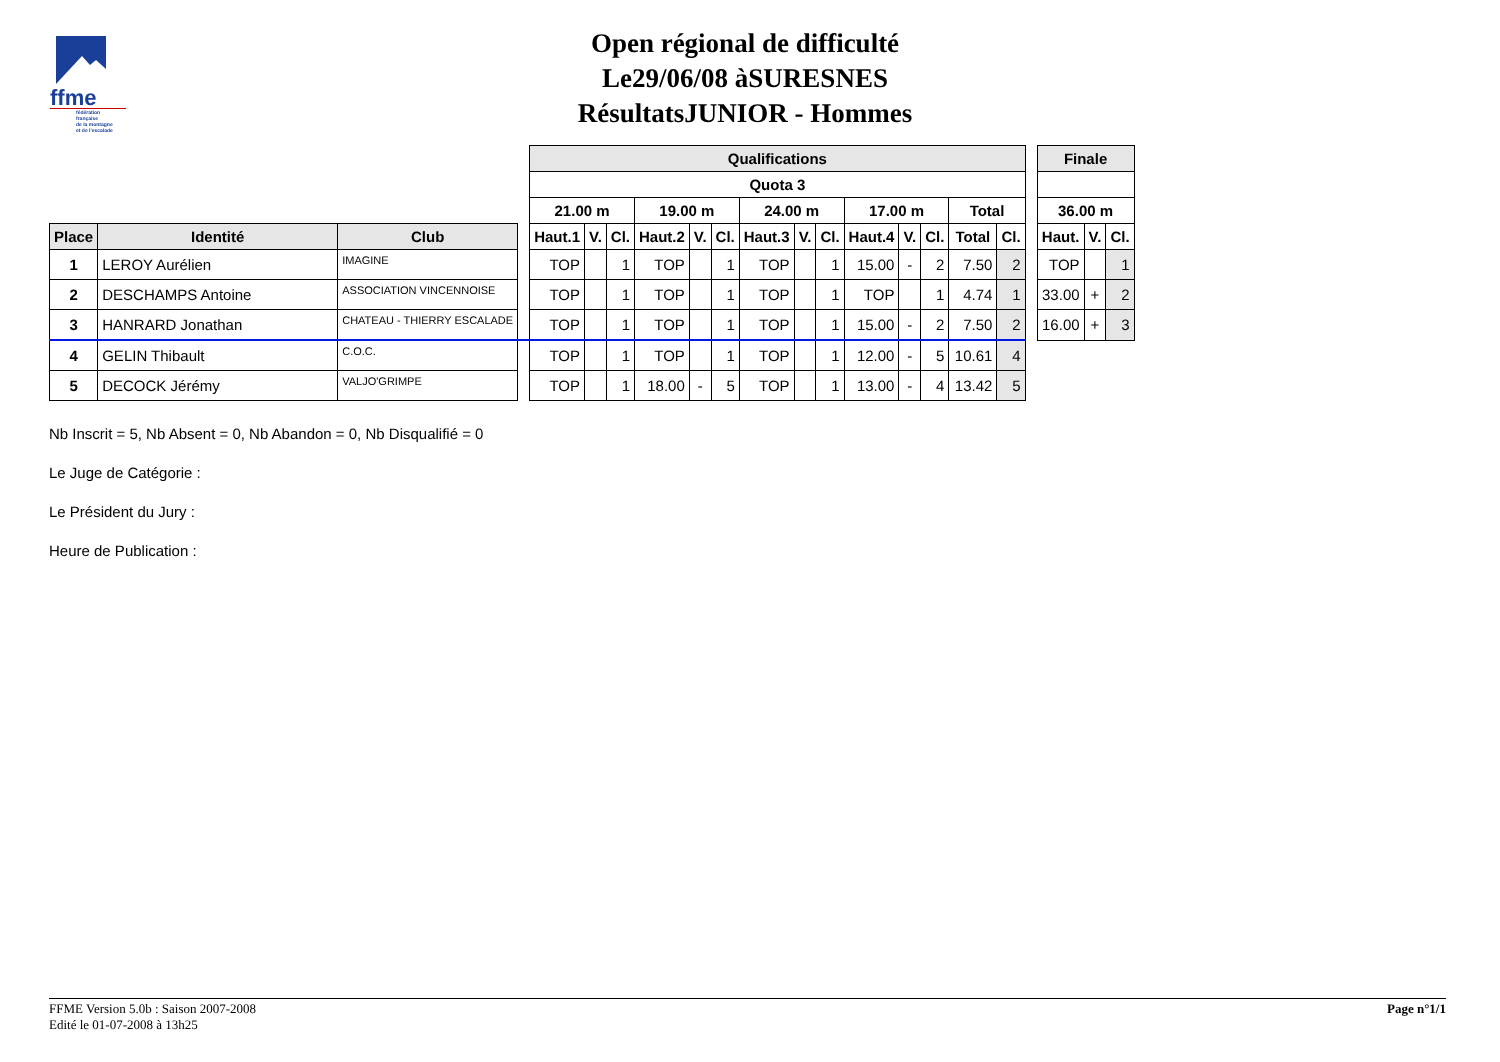ffme
fédération
française
de la montagne
et de l'escalade
Open régional de difficulté
Le29/06/08 àSURESNES
RésultatsJUNIOR - Hommes
| | | | | Qualifications | | | | | | | | | | | | | | | Finale | | |
| | | | | Quota 3 | | | | | | | | | | | | | | | | | |
| | | | | 21.00 m | | | 19.00 m | | | 24.00 m | | | 17.00 m | | | Total | | | 36.00 m | | |
| Place | Identité | Club | | Haut.1 | V. | Cl. | Haut.2 | V. | Cl. | Haut.3 | V. | Cl. | Haut.4 | V. | Cl. | Total | Cl. | | Haut. | V. | Cl. |
| 1 | LEROY Aurélien | IMAGINE | | TOP | | 1 | TOP | | 1 | TOP | | 1 | 15.00 | - | 2 | 7.50 | 2 | | TOP | | 1 |
| 2 | DESCHAMPS Antoine | ASSOCIATION VINCENNOISE | | TOP | | 1 | TOP | | 1 | TOP | | 1 | TOP | | 1 | 4.74 | 1 | | 33.00 | + | 2 |
| 3 | HANRARD Jonathan | CHATEAU - THIERRY ESCALADE | | TOP | | 1 | TOP | | 1 | TOP | | 1 | 15.00 | - | 2 | 7.50 | 2 | | 16.00 | + | 3 |
| 4 | GELIN Thibault | C.O.C. | | TOP | | 1 | TOP | | 1 | TOP | | 1 | 12.00 | - | 5 | 10.61 | 4 | | | | |
| 5 | DECOCK Jérémy | VALJO'GRIMPE | | TOP | | 1 | 18.00 | - | 5 | TOP | | 1 | 13.00 | - | 4 | 13.42 | 5 | | | | |
Nb Inscrit = 5, Nb Absent = 0, Nb Abandon = 0, Nb Disqualifié = 0
Le Juge de Catégorie :
Le Président du Jury :
Heure de Publication :
FFME Version 5.0b : Saison 2007-2008
Edité le 01-07-2008 à 13h25
Page n°1/1